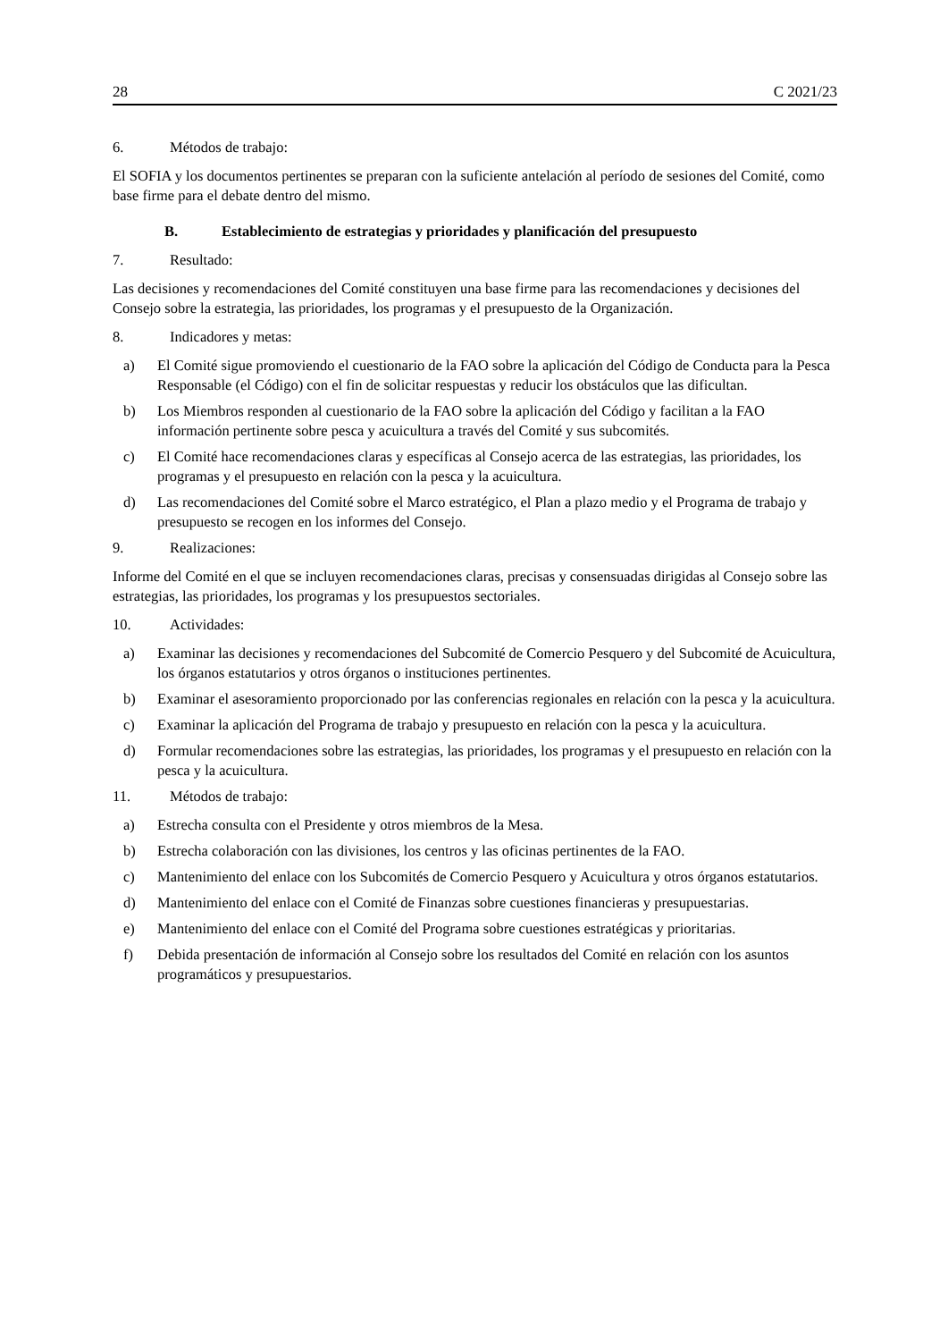28 C 2021/23
6. Métodos de trabajo:
El SOFIA y los documentos pertinentes se preparan con la suficiente antelación al período de sesiones del Comité, como base firme para el debate dentro del mismo.
B. Establecimiento de estrategias y prioridades y planificación del presupuesto
7. Resultado:
Las decisiones y recomendaciones del Comité constituyen una base firme para las recomendaciones y decisiones del Consejo sobre la estrategia, las prioridades, los programas y el presupuesto de la Organización.
8. Indicadores y metas:
a) El Comité sigue promoviendo el cuestionario de la FAO sobre la aplicación del Código de Conducta para la Pesca Responsable (el Código) con el fin de solicitar respuestas y reducir los obstáculos que las dificultan.
b) Los Miembros responden al cuestionario de la FAO sobre la aplicación del Código y facilitan a la FAO información pertinente sobre pesca y acuicultura a través del Comité y sus subcomités.
c) El Comité hace recomendaciones claras y específicas al Consejo acerca de las estrategias, las prioridades, los programas y el presupuesto en relación con la pesca y la acuicultura.
d) Las recomendaciones del Comité sobre el Marco estratégico, el Plan a plazo medio y el Programa de trabajo y presupuesto se recogen en los informes del Consejo.
9. Realizaciones:
Informe del Comité en el que se incluyen recomendaciones claras, precisas y consensuadas dirigidas al Consejo sobre las estrategias, las prioridades, los programas y los presupuestos sectoriales.
10. Actividades:
a) Examinar las decisiones y recomendaciones del Subcomité de Comercio Pesquero y del Subcomité de Acuicultura, los órganos estatutarios y otros órganos o instituciones pertinentes.
b) Examinar el asesoramiento proporcionado por las conferencias regionales en relación con la pesca y la acuicultura.
c) Examinar la aplicación del Programa de trabajo y presupuesto en relación con la pesca y la acuicultura.
d) Formular recomendaciones sobre las estrategias, las prioridades, los programas y el presupuesto en relación con la pesca y la acuicultura.
11. Métodos de trabajo:
a) Estrecha consulta con el Presidente y otros miembros de la Mesa.
b) Estrecha colaboración con las divisiones, los centros y las oficinas pertinentes de la FAO.
c) Mantenimiento del enlace con los Subcomités de Comercio Pesquero y Acuicultura y otros órganos estatutarios.
d) Mantenimiento del enlace con el Comité de Finanzas sobre cuestiones financieras y presupuestarias.
e) Mantenimiento del enlace con el Comité del Programa sobre cuestiones estratégicas y prioritarias.
f) Debida presentación de información al Consejo sobre los resultados del Comité en relación con los asuntos programáticos y presupuestarios.